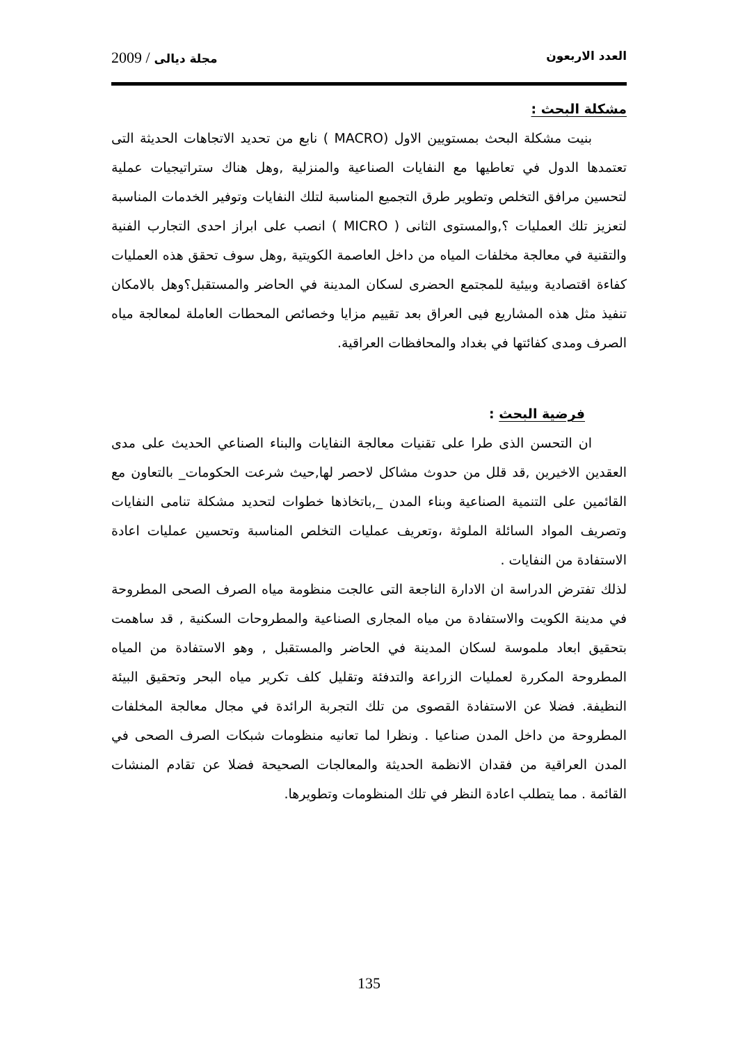العدد الاربعون مجلة ديالى / 2009
مشكلة البحث :
بنيت مشكلة البحث بمستويين الاول (MACRO ) نابع من تحديد الاتجاهات الحديثة التى تعتمدها الدول في تعاطيها مع النفايات الصناعية والمنزلية ,وهل هناك ستراتيجيات عملية لتحسين مرافق التخلص وتطوير طرق التجميع المناسبة لتلك النفايات وتوفير الخدمات المناسبة لتعزيز تلك العمليات ؟,والمستوى الثانى ( MICRO ) انصب على ابراز احدى التجارب الفنية والتقنية في معالجة مخلفات المياه من داخل العاصمة الكويتية ,وهل سوف تحقق هذه العمليات كفاءة اقتصادية وبيئية للمجتمع الحضرى لسكان المدينة في الحاضر والمستقبل؟وهل بالامكان تنفيذ مثل هذه المشاريع فيى العراق بعد تقييم مزايا وخصائص المحطات العاملة لمعالجة مياه الصرف ومدى كفائتها في بغداد والمحافظات العراقية.
فرضية البحث :
ان التحسن الذى طرا على تقنيات معالجة النفايات والبناء الصناعي الحديث على مدى العقدين الاخيرين ,قد قلل من حدوث مشاكل لاحصر لها,حيث شرعت الحكومات_ بالتعاون مع القائمين على التنمية الصناعية وبناء المدن _,باتخاذها خطوات لتحديد مشكلة تنامى النفايات وتصريف المواد السائلة الملوثة ،وتعريف عمليات التخلص المناسبة وتحسين عمليات اعادة الاستفادة من النفايات .
لذلك تفترض الدراسة ان الادارة الناجعة التى عالجت منظومة مياه الصرف الصحى المطروحة في مدينة الكويت والاستفادة من مياه المجارى الصناعية والمطروحات السكنية , قد ساهمت بتحقيق ابعاد ملموسة لسكان المدينة في الحاضر والمستقبل , وهو الاستفادة من المياه المطروحة المكررة لعمليات الزراعة والتدفئة وتقليل كلف تكرير مياه البحر وتحقيق البيئة النظيفة. فضلا عن الاستفادة القصوى من تلك التجربة الرائدة في مجال معالجة المخلفات المطروحة من داخل المدن صناعيا . ونظرا لما تعانيه منظومات شبكات الصرف الصحى في المدن العراقية من فقدان الانظمة الحديثة والمعالجات الصحيحة فضلا عن تقادم المنشات القائمة . مما يتطلب اعادة النظر في تلك المنظومات وتطويرها.
135